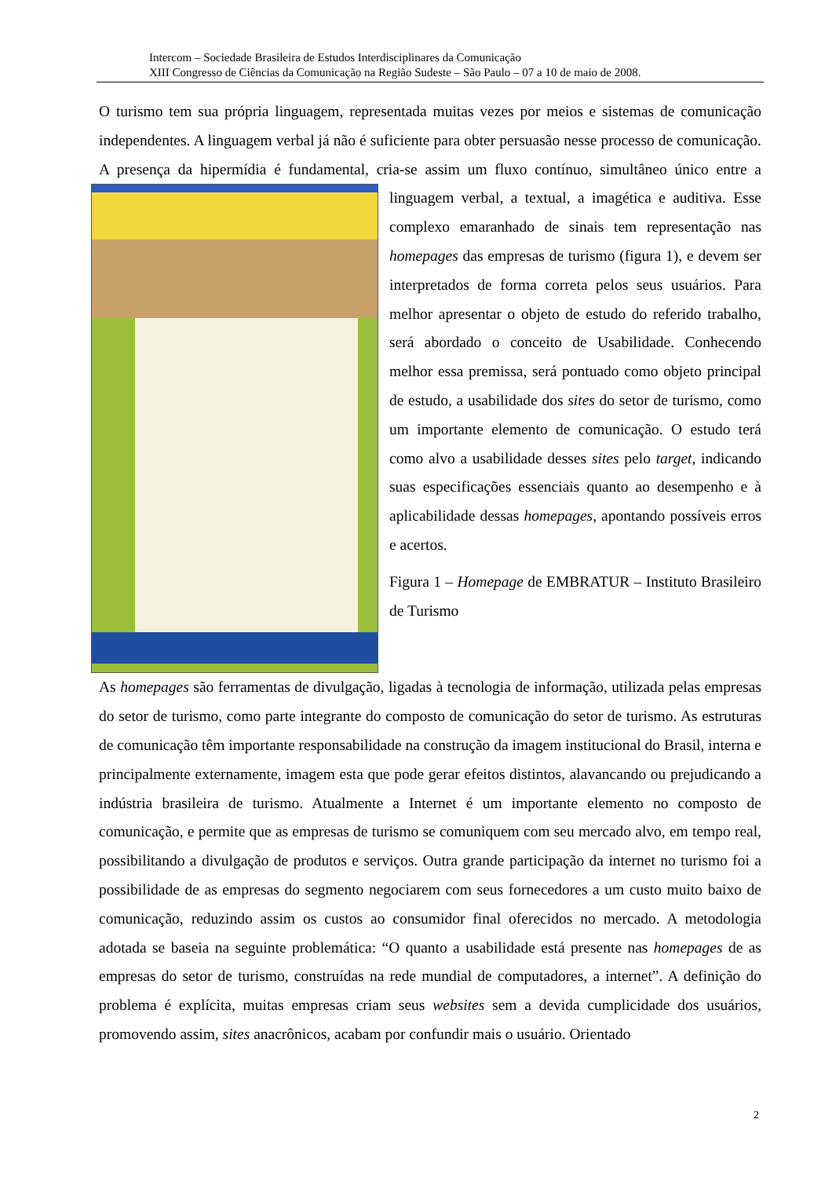Intercom – Sociedade Brasileira de Estudos Interdisciplinares da Comunicação
XIII Congresso de Ciências da Comunicação na Região Sudeste – São Paulo – 07 a 10 de maio de 2008.
O turismo tem sua própria linguagem, representada muitas vezes por meios e sistemas de comunicação independentes. A linguagem verbal já não é suficiente para obter persuasão nesse processo de comunicação. A presença da hipermídia é fundamental, cria-se assim um fluxo contínuo, simultâneo único entre a linguagem verbal, a textual, a imagética e auditiva. Esse complexo emaranhado de sinais tem representação nas homepages das empresas de turismo (figura 1), e devem ser interpretados de forma correta pelos seus usuários. Para melhor apresentar o objeto de estudo do referido trabalho, será abordado o conceito de Usabilidade. Conhecendo melhor essa premissa, será pontuado como objeto principal de estudo, a usabilidade dos sites do setor de turismo, como um importante elemento de comunicação. O estudo terá como alvo a usabilidade desses sites pelo target, indicando suas especificações essenciais quanto ao desempenho e à aplicabilidade dessas homepages, apontando possíveis erros e acertos.
Figura 1 – Homepage de EMBRATUR – Instituto Brasileiro de Turismo
As homepages são ferramentas de divulgação, ligadas à tecnologia de informação, utilizada pelas empresas do setor de turismo, como parte integrante do composto de comunicação do setor de turismo. As estruturas de comunicação têm importante responsabilidade na construção da imagem institucional do Brasil, interna e principalmente externamente, imagem esta que pode gerar efeitos distintos, alavancando ou prejudicando a indústria brasileira de turismo. Atualmente a Internet é um importante elemento no composto de comunicação, e permite que as empresas de turismo se comuniquem com seu mercado alvo, em tempo real, possibilitando a divulgação de produtos e serviços. Outra grande participação da internet no turismo foi a possibilidade de as empresas do segmento negociarem com seus fornecedores a um custo muito baixo de comunicação, reduzindo assim os custos ao consumidor final oferecidos no mercado. A metodologia adotada se baseia na seguinte problemática: “O quanto a usabilidade está presente nas homepages de as empresas do setor de turismo, construídas na rede mundial de computadores, a internet”. A definição do problema é explícita, muitas empresas criam seus websites sem a devida cumplicidade dos usuários, promovendo assim, sites anacrônicos, acabam por confundir mais o usuário. Orientado
2